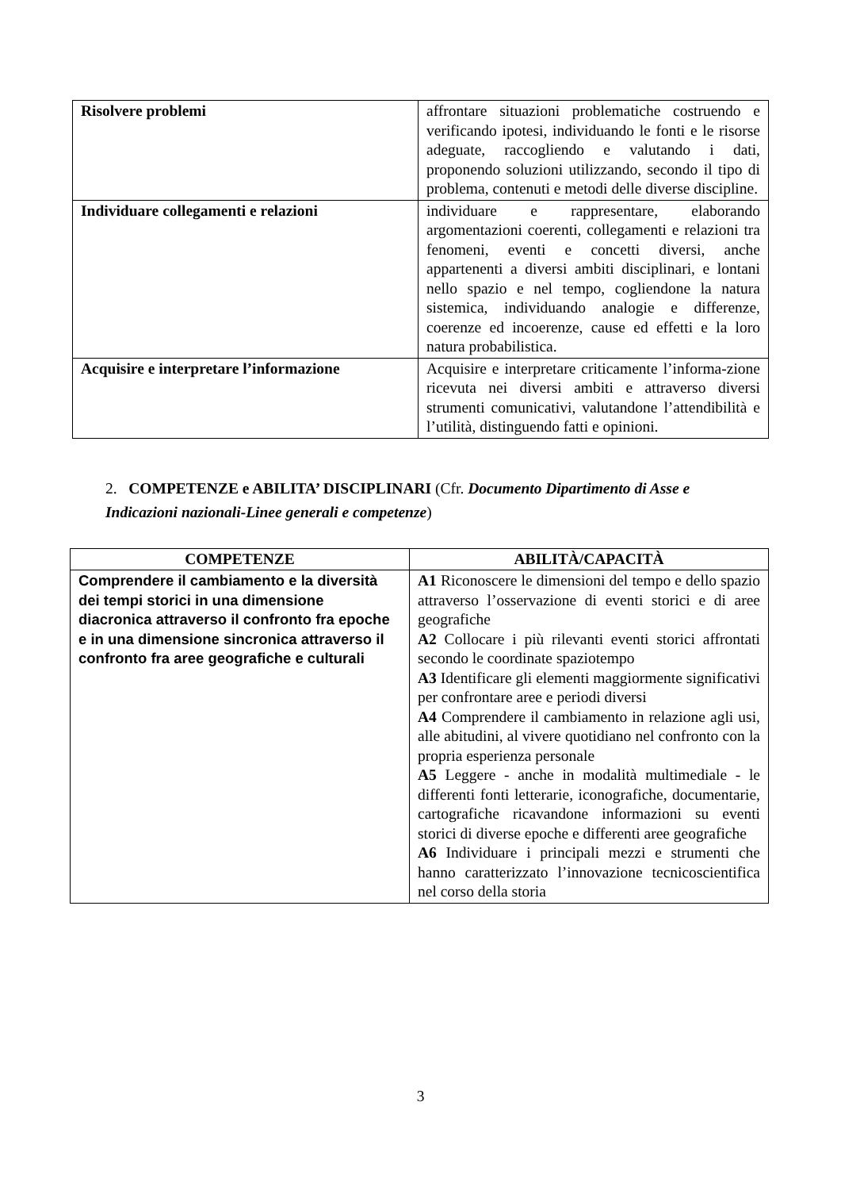| Risolvere problemi | affrontare situazioni problematiche costruendo e verificando ipotesi, individuando le fonti e le risorse adeguate, raccogliendo e valutando i dati, proponendo soluzioni utilizzando, secondo il tipo di problema, contenuti e metodi delle diverse discipline. |
| Individuare collegamenti e relazioni | individuare e rappresentare, elaborando argomentazioni coerenti, collegamenti e relazioni tra fenomeni, eventi e concetti diversi, anche appartenenti a diversi ambiti disciplinari, e lontani nello spazio e nel tempo, cogliendone la natura sistemica, individuando analogie e differenze, coerenze ed incoerenze, cause ed effetti e la loro natura probabilistica. |
| Acquisire e interpretare l’informazione | Acquisire e interpretare criticamente l’informa-zione ricevuta nei diversi ambiti e attraverso diversi strumenti comunicativi, valutandone l’attendibilità e l’utilità, distinguendo fatti e opinioni. |
2. COMPETENZE e ABILITA’ DISCIPLINARI (Cfr. Documento Dipartimento di Asse e Indicazioni nazionali-Linee generali e competenze)
| COMPETENZE | ABILITÀ/CAPACITÀ |
| --- | --- |
| Comprendere il cambiamento e la diversità dei tempi storici in una dimensione diacronica attraverso il confronto fra epoche e in una dimensione sincronica attraverso il confronto fra aree geografiche e culturali | A1 Riconoscere le dimensioni del tempo e dello spazio attraverso l’osservazione di eventi storici e di aree geografiche A2 Collocare i più rilevanti eventi storici affrontati secondo le coordinate spaziotempo A3 Identificare gli elementi maggiormente significativi per confrontare aree e periodi diversi A4 Comprendere il cambiamento in relazione agli usi, alle abitudini, al vivere quotidiano nel confronto con la propria esperienza personale A5 Leggere - anche in modalità multimediale - le differenti fonti letterarie, iconografiche, documentarie, cartografiche ricavandone informazioni su eventi storici di diverse epoche e differenti aree geografiche A6 Individuare i principali mezzi e strumenti che hanno caratterizzato l’innovazione tecnicoscientifica nel corso della storia |
3